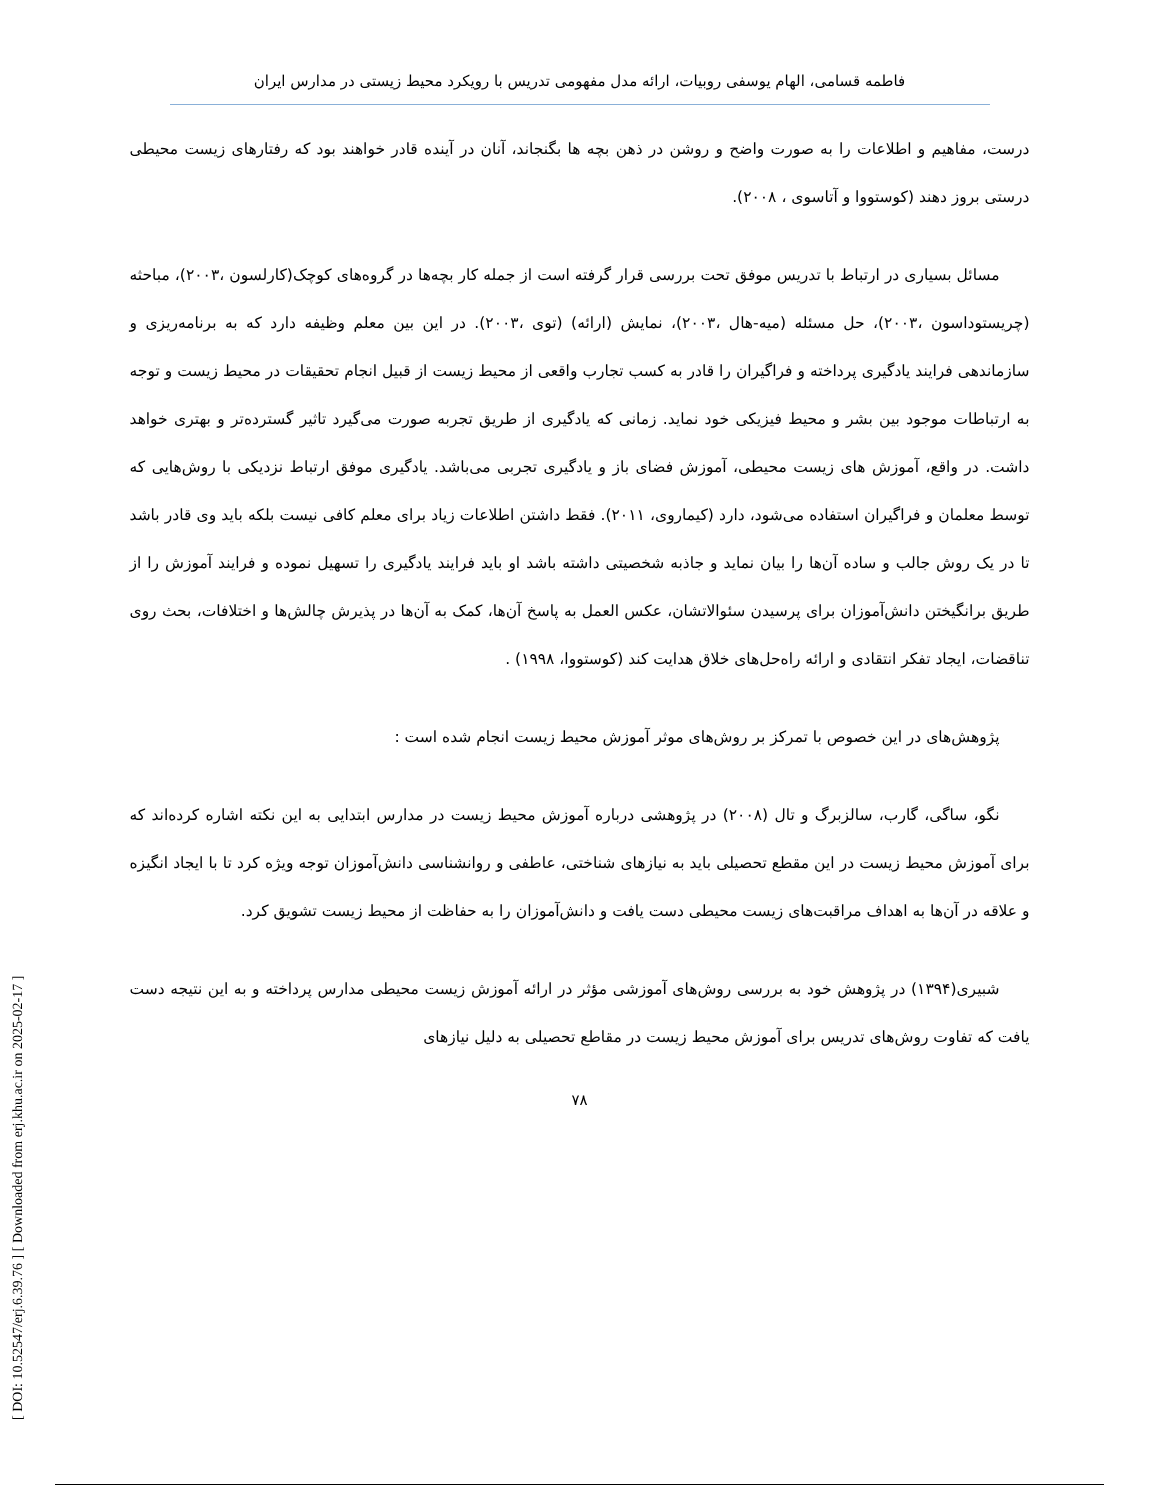[ DOI: 10.52547/erj.6.39.76 ] [ Downloaded from erj.khu.ac.ir on 2025-02-17 ]
فاطمه قسامی، الهام یوسفی روبیات، ارائه مدل مفهومی تدریس با رویکرد محیط زیستی در مدارس ایران
درست، مفاهیم و اطلاعات را به صورت واضح و روشن در ذهن بچه ها بگنجاند، آنان در آینده قادر خواهند بود که رفتارهای زیست محیطی درستی بروز دهند (کوستووا و آتاسوی ، ۲۰۰۸).
مسائل بسیاری در ارتباط با تدریس موفق تحت بررسی قرار گرفته است از جمله کار بچه‌ها در گروه‌های کوچک(کارلسون ،۲۰۰۳)، مباحثه (چریستوداسون ،۲۰۰۳)، حل مسئله (میه-هال ،۲۰۰۳)، نمایش (ارائه) (توی ،۲۰۰۳). در این بین معلم وظیفه دارد که به برنامه‌ریزی و سازماندهی فرایند یادگیری پرداخته و فراگیران را قادر به کسب تجارب واقعی از محیط زیست از قبیل انجام تحقیقات در محیط زیست و توجه به ارتباطات موجود بین بشر و محیط فیزیکی خود نماید. زمانی که یادگیری از طریق تجربه صورت می‌گیرد تاثیر گسترده‌تر و بهتری خواهد داشت. در واقع، آموزش های زیست محیطی، آموزش فضای باز و یادگیری تجربی می‌باشد. یادگیری موفق ارتباط نزدیکی با روش‌هایی که توسط معلمان و فراگیران استفاده می‌شود، دارد (کیماروی، ۲۰۱۱). فقط داشتن اطلاعات زیاد برای معلم کافی نیست بلکه باید وی قادر باشد تا در یک روش جالب و ساده آن‌ها را بیان نماید و جاذبه شخصیتی داشته باشد او باید فرایند یادگیری را تسهیل نموده و فرایند آموزش را از طریق برانگیختن دانش‌آموزان برای پرسیدن سئوالاتشان، عکس العمل به پاسخ آن‌ها، کمک به آن‌ها در پذیرش چالش‌ها و اختلافات، بحث روی تناقضات، ایجاد تفکر انتقادی و ارائه راه‌حل‌های خلاق هدایت کند (کوستووا، ۱۹۹۸) .
پژوهش‌های در این خصوص با تمرکز بر روش‌های موثر آموزش محیط زیست انجام شده است :
نگو، ساگی، گارب، سالزبرگ و تال (۲۰۰۸) در پژوهشی درباره آموزش محیط زیست در مدارس ابتدایی به این نکته اشاره کرده‌اند که برای آموزش محیط زیست در این مقطع تحصیلی باید به نیازهای شناختی، عاطفی و روانشناسی دانش‌آموزان توجه ویژه کرد تا با ایجاد انگیزه و علاقه در آن‌ها به اهداف مراقبت‌های زیست محیطی دست یافت و دانش‌آموزان را به حفاظت از محیط زیست تشویق کرد.
شبیری(۱۳۹۴) در پژوهش خود به بررسی روش‌های آموزشی مؤثر در ارائه آموزش زیست محیطی مدارس پرداخته و به این نتیجه دست یافت که تفاوت روش‌های تدریس برای آموزش محیط زیست در مقاطع تحصیلی به دلیل نیازهای
۷۸